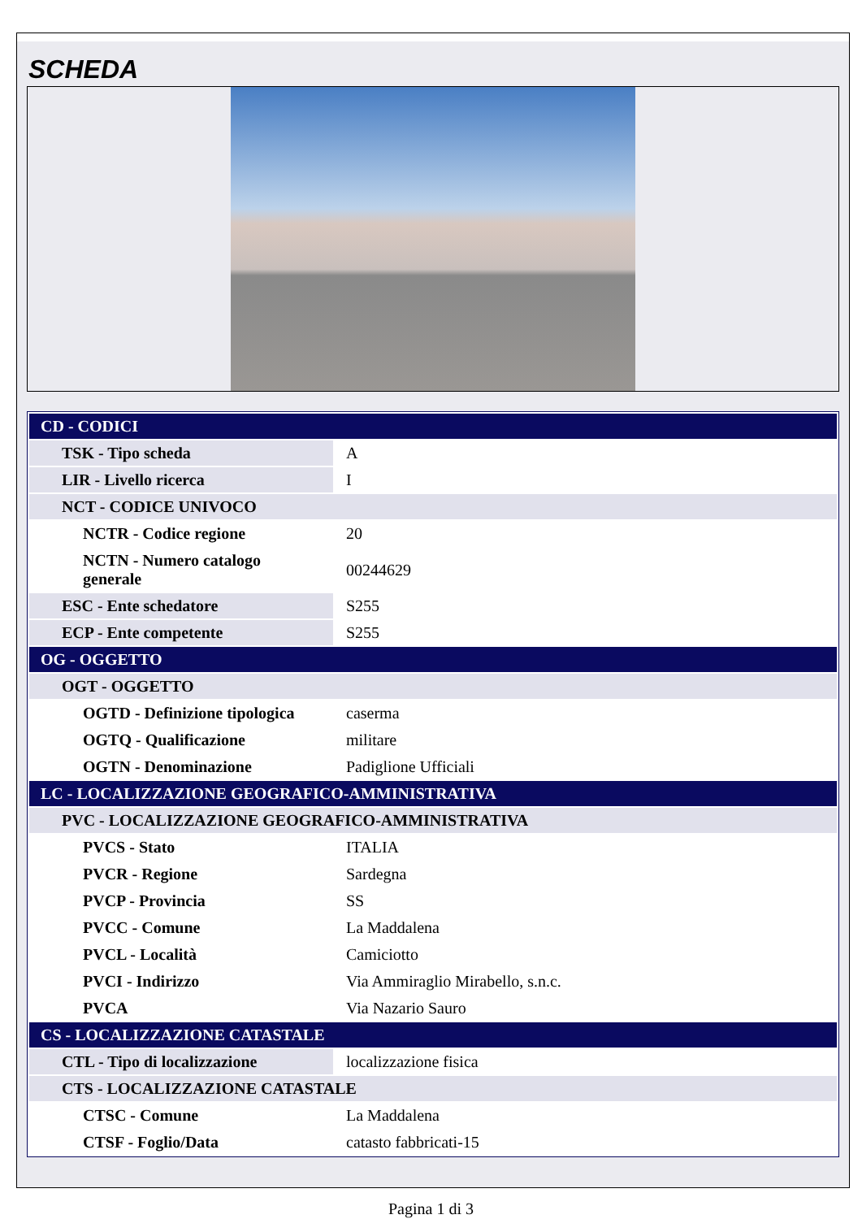SCHEDA
| CD - CODICI | |
| TSK - Tipo scheda | A |
| LIR - Livello ricerca | I |
| NCT - CODICE UNIVOCO | |
| NCTR - Codice regione | 20 |
| NCTN - Numero catalogo generale | 00244629 |
| ESC - Ente schedatore | S255 |
| ECP - Ente competente | S255 |
| OG - OGGETTO | |
| OGT - OGGETTO | |
| OGTD - Definizione tipologica | caserma |
| OGTQ - Qualificazione | militare |
| OGTN - Denominazione | Padiglione Ufficiali |
| LC - LOCALIZZAZIONE GEOGRAFICO-AMMINISTRATIVA | |
| PVC - LOCALIZZAZIONE GEOGRAFICO-AMMINISTRATIVA | |
| PVCS - Stato | ITALIA |
| PVCR - Regione | Sardegna |
| PVCP - Provincia | SS |
| PVCC - Comune | La Maddalena |
| PVCL - Località | Camiciotto |
| PVCI - Indirizzo | Via Ammiraglio Mirabello, s.n.c. |
| PVCA | Via Nazario Sauro |
| CS - LOCALIZZAZIONE CATASTALE | |
| CTL - Tipo di localizzazione | localizzazione fisica |
| CTS - LOCALIZZAZIONE CATASTALE | |
| CTSC - Comune | La Maddalena |
| CTSF - Foglio/Data | catasto fabbricati-15 |
Pagina 1 di 3